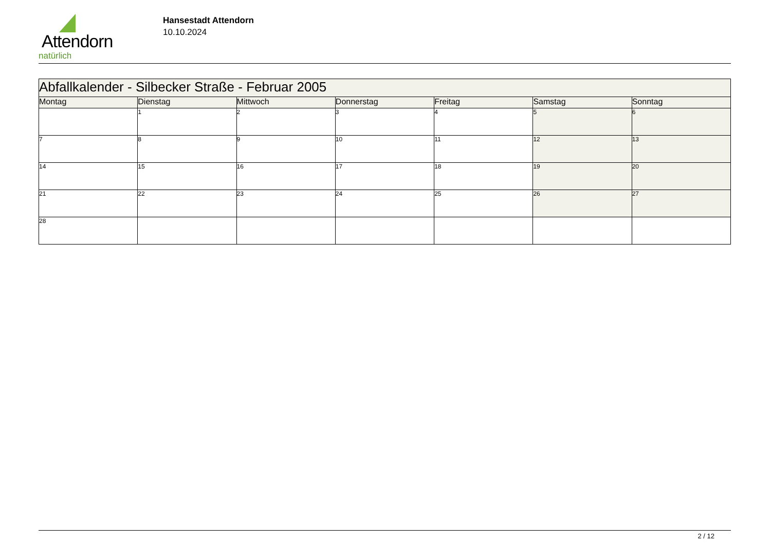Attendorn
natürlich
Hansestadt Attendorn
10.10.2024
| Abfallkalender - Silbecker Straße - Februar 2005 | | | | | | |
| Montag | Dienstag | Mittwoch | Donnerstag | Freitag | Samstag | Sonntag |
| | 1 | 2 | 3 | 4 | 5 | 6 |
| 7 | 8 | 9 | 10 | 11 | 12 | 13 |
| 14 | 15 | 16 | 17 | 18 | 19 | 20 |
| 21 | 22 | 23 | 24 | 25 | 26 | 27 |
| 28 | | | | | | |
2 / 12